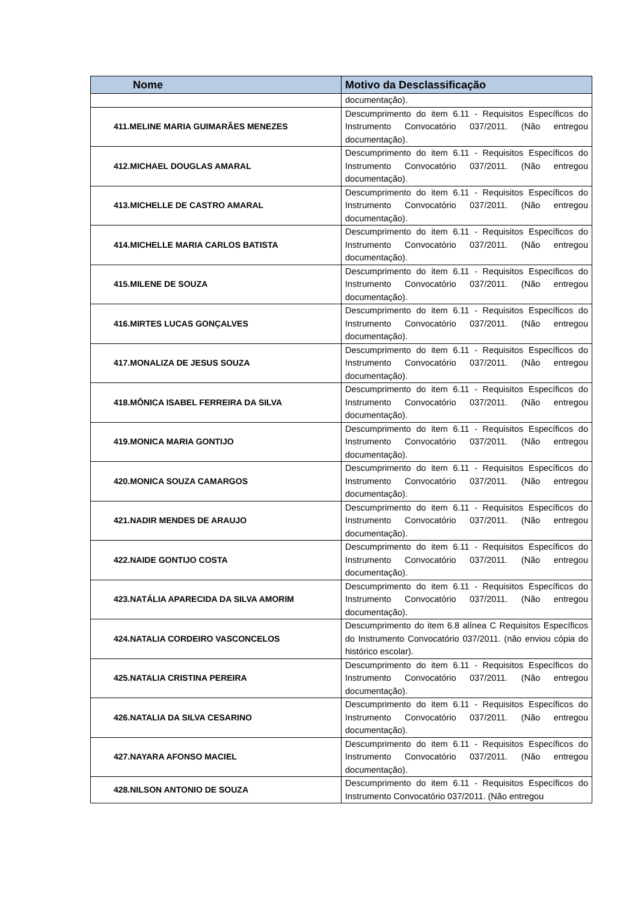| Nome | Motivo da Desclassificação |
| --- | --- |
| | documentação). |
| 411.MELINE MARIA GUIMARÃES MENEZES | Descumprimento do item 6.11 - Requisitos Específicos do Instrumento Convocatório 037/2011. (Não entregou documentação). |
| 412.MICHAEL DOUGLAS AMARAL | Descumprimento do item 6.11 - Requisitos Específicos do Instrumento Convocatório 037/2011. (Não entregou documentação). |
| 413.MICHELLE DE CASTRO AMARAL | Descumprimento do item 6.11 - Requisitos Específicos do Instrumento Convocatório 037/2011. (Não entregou documentação). |
| 414.MICHELLE MARIA CARLOS BATISTA | Descumprimento do item 6.11 - Requisitos Específicos do Instrumento Convocatório 037/2011. (Não entregou documentação). |
| 415.MILENE DE SOUZA | Descumprimento do item 6.11 - Requisitos Específicos do Instrumento Convocatório 037/2011. (Não entregou documentação). |
| 416.MIRTES LUCAS GONÇALVES | Descumprimento do item 6.11 - Requisitos Específicos do Instrumento Convocatório 037/2011. (Não entregou documentação). |
| 417.MONALIZA DE JESUS SOUZA | Descumprimento do item 6.11 - Requisitos Específicos do Instrumento Convocatório 037/2011. (Não entregou documentação). |
| 418.MÔNICA ISABEL FERREIRA DA SILVA | Descumprimento do item 6.11 - Requisitos Específicos do Instrumento Convocatório 037/2011. (Não entregou documentação). |
| 419.MONICA MARIA GONTIJO | Descumprimento do item 6.11 - Requisitos Específicos do Instrumento Convocatório 037/2011. (Não entregou documentação). |
| 420.MONICA SOUZA CAMARGOS | Descumprimento do item 6.11 - Requisitos Específicos do Instrumento Convocatório 037/2011. (Não entregou documentação). |
| 421.NADIR MENDES DE ARAUJO | Descumprimento do item 6.11 - Requisitos Específicos do Instrumento Convocatório 037/2011. (Não entregou documentação). |
| 422.NAIDE GONTIJO COSTA | Descumprimento do item 6.11 - Requisitos Específicos do Instrumento Convocatório 037/2011. (Não entregou documentação). |
| 423.NATÁLIA APARECIDA DA SILVA AMORIM | Descumprimento do item 6.11 - Requisitos Específicos do Instrumento Convocatório 037/2011. (Não entregou documentação). |
| 424.NATALIA CORDEIRO VASCONCELOS | Descumprimento do item 6.8 alínea C Requisitos Específicos do Instrumento Convocatório 037/2011. (não enviou cópia do histórico escolar). |
| 425.NATALIA CRISTINA PEREIRA | Descumprimento do item 6.11 - Requisitos Específicos do Instrumento Convocatório 037/2011. (Não entregou documentação). |
| 426.NATALIA DA SILVA CESARINO | Descumprimento do item 6.11 - Requisitos Específicos do Instrumento Convocatório 037/2011. (Não entregou documentação). |
| 427.NAYARA AFONSO MACIEL | Descumprimento do item 6.11 - Requisitos Específicos do Instrumento Convocatório 037/2011. (Não entregou documentação). |
| 428.NILSON ANTONIO DE SOUZA | Descumprimento do item 6.11 - Requisitos Específicos do Instrumento Convocatório 037/2011. (Não entregou |